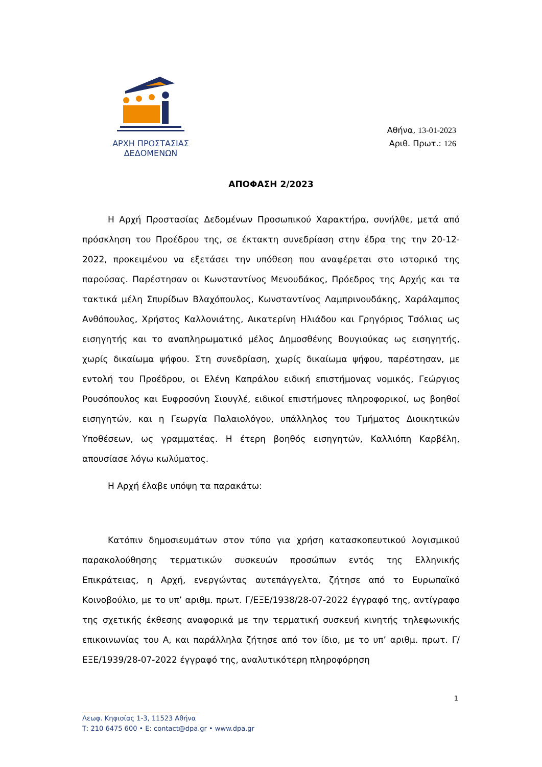ΑΡΧΗ ΠΡΟΣΤΑΣΙΑΣ
ΔΕΔΟΜΕΝΩΝ
Αθήνα, 13-01-2023
Αριθ. Πρωτ.: 126
ΑΠΟΦΑΣΗ 2/2023
Η Αρχή Προστασίας Δεδομένων Προσωπικού Χαρακτήρα, συνήλθε, μετά από πρόσκληση του Προέδρου της, σε έκτακτη συνεδρίαση στην έδρα της την 20-12-2022, προκειμένου να εξετάσει την υπόθεση που αναφέρεται στο ιστορικό της παρούσας. Παρέστησαν οι Κωνσταντίνος Μενουδάκος, Πρόεδρος της Αρχής και τα τακτικά μέλη Σπυρίδων Βλαχόπουλος, Κωνσταντίνος Λαμπρινουδάκης, Χαράλαμπος Ανθόπουλος, Χρήστος Καλλονιάτης, Αικατερίνη Ηλιάδου και Γρηγόριος Τσόλιας ως εισηγητής και το αναπληρωματικό μέλος Δημοσθένης Βουγιούκας ως εισηγητής, χωρίς δικαίωμα ψήφου. Στη συνεδρίαση, χωρίς δικαίωμα ψήφου, παρέστησαν, με εντολή του Προέδρου, οι Ελένη Καπράλου ειδική επιστήμονας νομικός, Γεώργιος Ρουσόπουλος και Ευφροσύνη Σιουγλέ, ειδικοί επιστήμονες πληροφορικοί, ως βοηθοί εισηγητών, και η Γεωργία Παλαιολόγου, υπάλληλος του Τμήματος Διοικητικών Υποθέσεων, ως γραμματέας. Η έτερη βοηθός εισηγητών, Καλλιόπη Καρβέλη, απουσίασε λόγω κωλύματος.
Η Αρχή έλαβε υπόψη τα παρακάτω:
Κατόπιν δημοσιευμάτων στον τύπο για χρήση κατασκοπευτικού λογισμικού παρακολούθησης τερματικών συσκευών προσώπων εντός της Ελληνικής Επικράτειας, η Αρχή, ενεργώντας αυτεπάγγελτα, ζήτησε από το Ευρωπαϊκό Κοινοβούλιο, με το υπ’ αριθμ. πρωτ. Γ/ΕΞΕ/1938/28-07-2022 έγγραφό της, αντίγραφο της σχετικής έκθεσης αναφορικά με την τερματική συσκευή κινητής τηλεφωνικής επικοινωνίας του Α, και παράλληλα ζήτησε από τον ίδιο, με το υπ’ αριθμ. πρωτ. Γ/ΕΞΕ/1939/28-07-2022 έγγραφό της, αναλυτικότερη πληροφόρηση
1
Λεωφ. Κηφισίας 1-3, 11523 Αθήνα
Τ: 210 6475 600 • E: contact@dpa.gr • www.dpa.gr